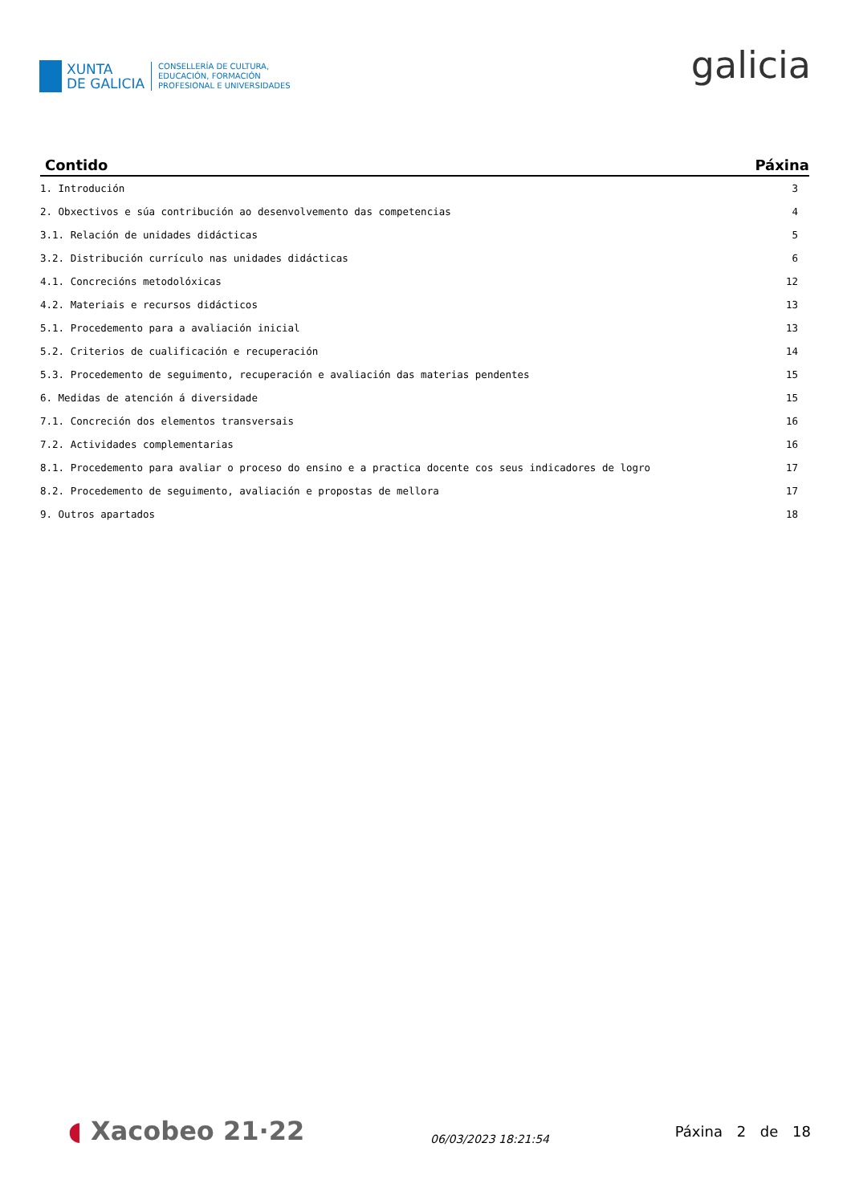XUNTA
DE GALICIA
CONSELLERÍA DE CULTURA,
EDUCACIÓN, FORMACIÓN
PROFESIONAL E UNIVERSIDADES
galicia
| Contido | Páxina |
| --- | --- |
| 1. Introdución | 3 |
| 2. Obxectivos e súa contribución ao desenvolvemento das competencias | 4 |
| 3.1. Relación de unidades didácticas | 5 |
| 3.2. Distribución currículo nas unidades didácticas | 6 |
| 4.1. Concrecións metodolóxicas | 12 |
| 4.2. Materiais e recursos didácticos | 13 |
| 5.1. Procedemento para a avaliación inicial | 13 |
| 5.2. Criterios de cualificación e recuperación | 14 |
| 5.3. Procedemento de seguimento, recuperación e avaliación das materias pendentes | 15 |
| 6. Medidas de atención á diversidade | 15 |
| 7.1. Concreción dos elementos transversais | 16 |
| 7.2. Actividades complementarias | 16 |
| 8.1. Procedemento para avaliar o proceso do ensino e a practica docente cos seus indicadores de logro | 17 |
| 8.2. Procedemento de seguimento, avaliación e propostas de mellora | 17 |
| 9. Outros apartados | 18 |
◖ Xacobeo 21·22
06/03/2023 18:21:54
Páxina 2 de 18